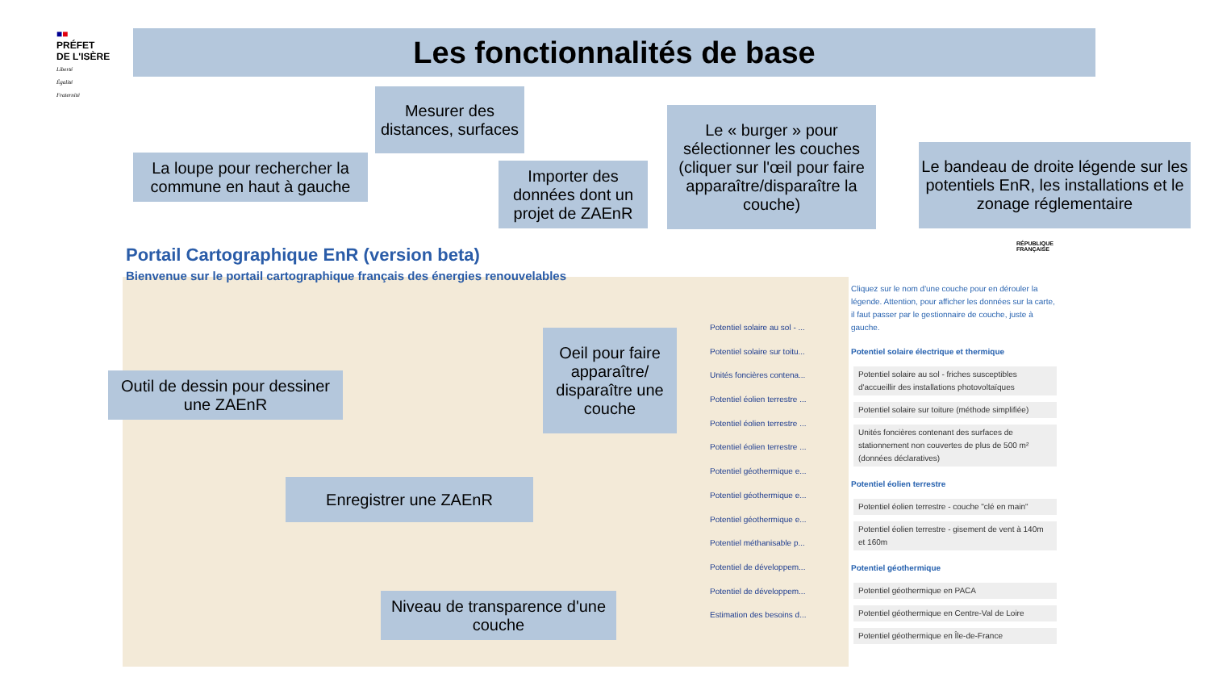■■
PRÉFET
DE L'ISÈRE
Liberté
Égalité
Fraternité
Les fonctionnalités de base
Portail Cartographique EnR (version beta)
Bienvenue sur le portail cartographique français des énergies renouvelables
Potentiel solaire au sol - ...
Potentiel solaire sur toitu...
Unités foncières contena...
Potentiel éolien terrestre ...
Potentiel éolien terrestre ...
Potentiel éolien terrestre ...
Potentiel géothermique e...
Potentiel géothermique e...
Potentiel géothermique e...
Potentiel méthanisable p...
Potentiel de développem...
Potentiel de développem...
Estimation des besoins d...
RÉPUBLIQUE
FRANÇAISE
Cliquez sur le nom d'une couche pour en dérouler la légende. Attention, pour afficher les données sur la carte, il faut passer par le gestionnaire de couche, juste à gauche.
Potentiel solaire électrique et thermique
Potentiel solaire au sol - friches susceptibles d'accueillir des installations photovoltaïques
Potentiel solaire sur toiture (méthode simplifiée)
Unités foncières contenant des surfaces de stationnement non couvertes de plus de 500 m² (données déclaratives)
Potentiel éolien terrestre
Potentiel éolien terrestre - couche "clé en main"
Potentiel éolien terrestre - gisement de vent à 140m et 160m
Potentiel géothermique
Potentiel géothermique en PACA
Potentiel géothermique en Centre-Val de Loire
Potentiel géothermique en Île-de-France
Mesurer des distances, surfaces
La loupe pour rechercher la commune en haut à gauche
Importer des données dont un projet de ZAEnR
Le « burger » pour sélectionner les couches (cliquer sur l'œil pour faire apparaître/disparaître la couche)
Le bandeau de droite légende sur les potentiels EnR, les installations et le zonage réglementaire
Outil de dessin pour dessiner une ZAEnR
Oeil pour faire apparaître/ disparaître une couche
Enregistrer une ZAEnR
Niveau de transparence d'une couche